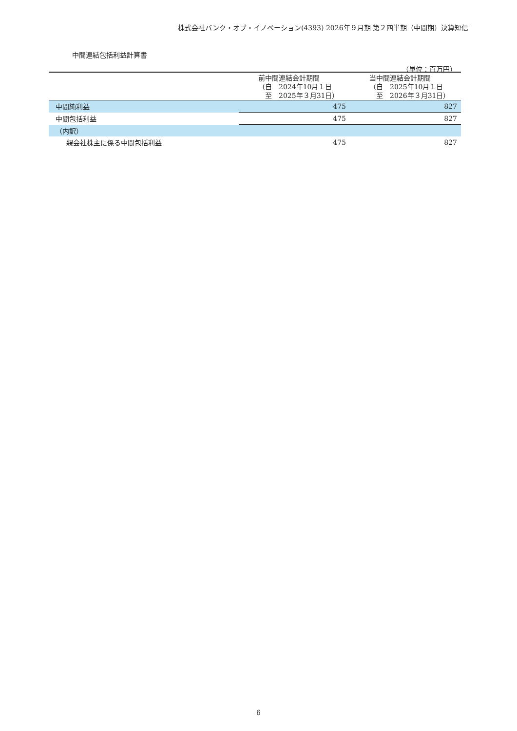株式会社バンク・オブ・イノベーション(4393) 2026年９月期 第２四半期（中間期）決算短信
中間連結包括利益計算書
（単位：百万円）
| | 前中間連結会計期間 （自 2024年10月１日 至 2025年３月31日） | 当中間連結会計期間 （自 2025年10月１日 至 2026年３月31日） |
| --- | --- | --- |
| 中間純利益 | 475 | 827 |
| 中間包括利益 | 475 | 827 |
| （内訳） | | |
| 親会社株主に係る中間包括利益 | 475 | 827 |
6